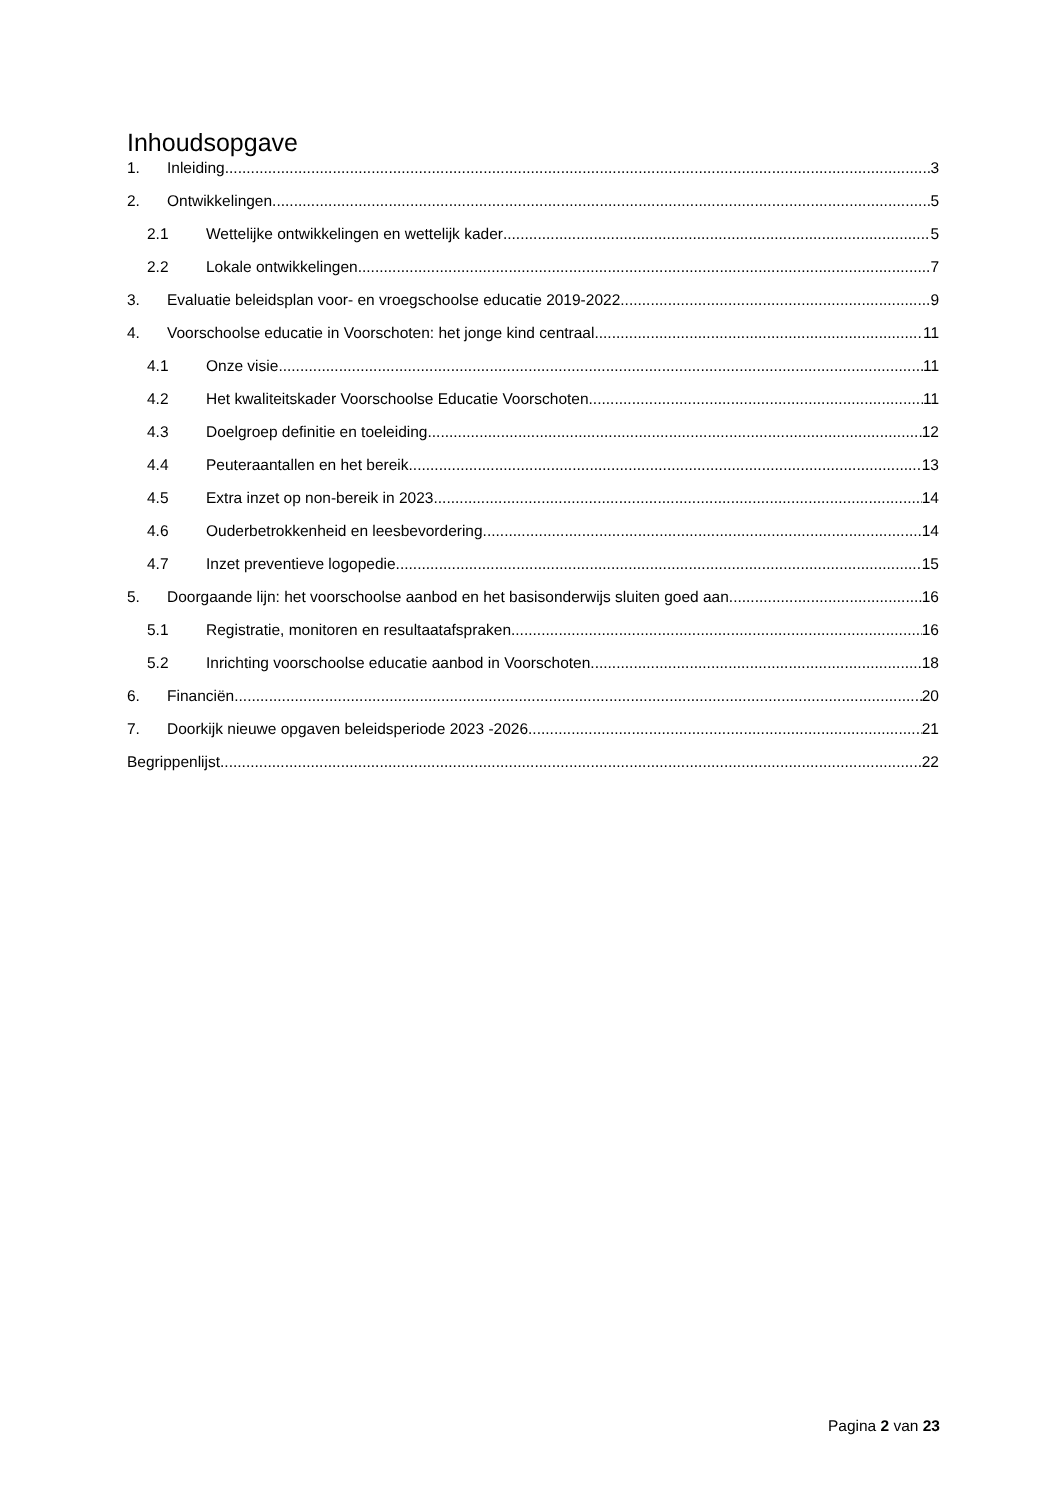Inhoudsopgave
1. Inleiding 3
2. Ontwikkelingen 5
2.1 Wettelijke ontwikkelingen en wettelijk kader 5
2.2 Lokale ontwikkelingen 7
3. Evaluatie beleidsplan voor- en vroegschoolse educatie 2019-2022 9
4. Voorschoolse educatie in Voorschoten: het jonge kind centraal 11
4.1 Onze visie 11
4.2 Het kwaliteitskader Voorschoolse Educatie Voorschoten 11
4.3 Doelgroep definitie en toeleiding 12
4.4 Peuteraantallen en het bereik 13
4.5 Extra inzet op non-bereik in 2023 14
4.6 Ouderbetrokkenheid en leesbevordering 14
4.7 Inzet preventieve logopedie 15
5. Doorgaande lijn: het voorschoolse aanbod en het basisonderwijs sluiten goed aan. 16
5.1 Registratie, monitoren en resultaatafspraken. 16
5.2 Inrichting voorschoolse educatie aanbod in Voorschoten 18
6. Financiën 20
7. Doorkijk nieuwe opgaven beleidsperiode 2023 -2026 21
Begrippenlijst 22
Pagina 2 van 23